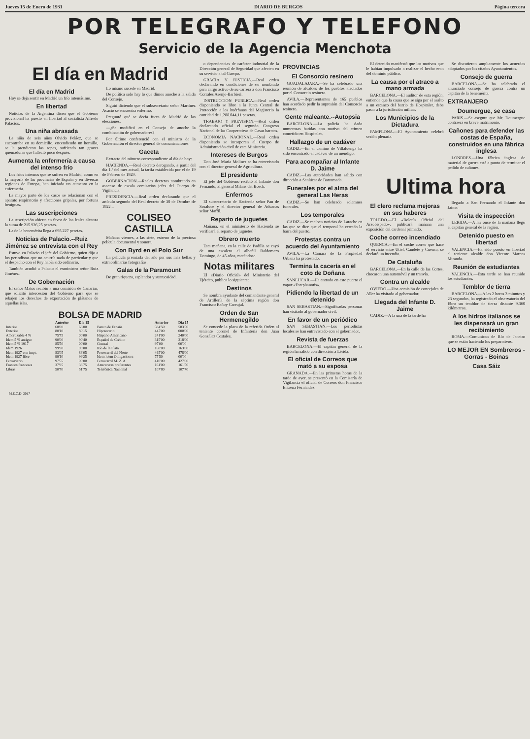Jueves 15 de Enero de 1931 DIARIO DE BURGOS Página tercera
POR TELEGRAFO Y TELEFONO
Servicio de la Agencia Menchota
El día en Madrid
El día en Madrid
Hoy se deja sentir en Madrid un frío intensísimo.
En libertad
Noticias de la Argentina dicen que el Gobierno provisional ha puesto en libertad al socialista Alfredo Palacios.
Una niña abrasada
La niña de seis años Olvido Peláez, que se encontraba en su domicilio, encendiendo un hornillo, se la prendieron las ropas, sufriendo tan graves quemaduras que falleció poco después.
Aumenta la enfermería a causa del intenso frío
Los fríos intensos que se sufren en Madrid, como en la mayoría de las provincias de España y en diversas regiones de Europa, han iniciado un aumento en la enfermería.
La mayor parte de los casos se relacionan con el aparato respiratorio y afecciones gripales, por fortuna benignas.
Las suscripciones
La suscripción abierta en favor de los leales alcanza la suma de 215.926,25 pesetas.
La de la benemérita llega a 698.227 pesetas.
Noticias de Palacio.--Ruiz Jiménez se entrevista con el Rey
Estuvo en Palacio el jefe del Gobierno, quien dijo a los periodistas que no ocurría nada de particular y que el despacho con el Rey había sido ordinario.
También acudió a Palacio el exministro señor Ruiz Jiménez.
De Gobernación
El señor Matos recibió a una comisión de Canarias, que solicitó intercesión del Gobierno para que se rebajen los derechos de exportación de plátanos de aquellas islas.
Lo mismo sucede en Madrid.
De política solo hay lo que dimos anoche a la salida del Consejo.
Siguió diciendo que el subsecretario señor Martínez Acacio se encuentra enfermo.
Preguntó qué se decía fuera de Madrid de las elecciones.
—¿Se modificó en el Consejo de anoche la combinación de gobernadores?
Por último conferenció con el ministro de la Gobernación el director general de comunicaciones.
Gaceta
Extracto del número correspondiente al día de hoy:
HACIENDA.—Real decreto derogando, a partir del día 1.º del mes actual, la tarifa establecida por el de 19 de Febrero de 1929.
GOBERNACION.—Reales decretos nombrando en ascenso de escala comisarios jefes del Cuerpo de Vigilancia.
PRESIDENCIA.—Real orden declarando que el artículo segundo del Real decreto de 30 de Octubre de 1922...
COLISEO CASTILLA
Mañana viernes, a las siete, estreno de la preciosa película documental y sonora,
Con Byrd en el Polo Sur
La película premiada del año por sus más bellas y extraordinarias fotografías.
Galas de la Paramount
De gran riqueza, esplendor y suntuosidad.
BOLSA DE MADRID
| | Anterior | Día 15 | | Anterior | Día 15 |
| --- | --- | --- | --- | --- | --- |
| Interior | 68'00 | 68'00 | Banco de España | 584'50 | 583'50 |
| Exterior | 80'10 | 80'15 | Hipotecario | 447'00 | 000'00 |
| Amortizable 4 % | 75'75 | 00'00 | Hispano Americano | 241'00 | 240'00 |
| Idem 5 % antiguo | 90'00 | 90'40 | Español de Crédito | 315'00 | 318'00 |
| Idem 5 % 1917 | 85'50 | 00'00 | Central | 97'00 | 00'00 |
| Idem 1926 | 99'90 | 00'00 | Río de la Plata | 160'00 | 163'00 |
| Idem 1927 con impt. | 83'05 | 83'05 | Ferrocarril del Norte | 465'00 | 478'00 |
| Idem 1927 libre | 99'10 | 99'25 | Idem idem Obligaciones | 75'50 | 00'00 |
| Ferroviario | 97'55 | 00'00 | Ferrocarril M. Z. A. | 410'00 | 427'00 |
| Francos franceses | 37'95 | 38'75 | Azucareras preferentes | 161'00 | 161'50 |
| Libras | 50'70 | 51'75 | Telefónica Nacional | 107'80 | 107'70 |
o dependencias de carácter industrial de la Dirección general de Seguridad que afecten en su servicio a tal Cuerpo.
GRACIA Y JUSTICIA.—Real orden declarando en condiciones de ser nombrado para cargo activo de su carrera a don Francisco Corrales Asenjo-Barbieri.
INSTRUCCION PUBLICA.—Real orden disponiendo se libre a la Junta Central de Protección a los huérfanos del Magisterio la cantidad de 1.288.044,11 pesetas.
TRABAJO Y PREVISION.—Real orden declarando oficial el segundo Congreso Nacional de las Cooperativas de Casas baratas.
ECONOMIA NACIONAL.—Real orden disponiendo se incorporen al Cuerpo de Administración civil de este Ministerio.
Intereses de Burgos
Don José María Moliner se ha entrevistado con el director general de Agricultura.
El presidente
El jefe del Gobierno recibió al Infante don Fernando, al general Milans del Bosch.
Enfermos
El subsecretario de Hacienda señor Pan de Soraluce y el director general de Aduanas señor Maffil.
Reparto de juguetes
Mañana, en el ministerio de Hacienda se verificará el reparto de juguetes.
Obrero muerto
Esta mañana, en la calle de Padilla se cayó de una escalera el albañil Baldomero Domingo, de 45 años, matándose.
Notas militares
El «Diario Oficial» del Ministerio del Ejército, publica lo siguiente:
Destinos
Se nombra ayudante del comandante general de Artillería de la séptima región don Francisco Rañoy Carvajal.
Orden de San Hermenegildo
Se concede la placa de la referida Orden al teniente coronel de Infantería don Juan González Costales.
PROVINCIAS
El Consorcio resinero
GUADALAJARA.—Se ha celebrado una reunión de alcaldes de los pueblos afectados por el Consorcio resinero.
AVILA.—Representantes de 165 pueblos han acordado pedir la supresión del Consorcio resinero.
Gente maleante.--Autopsia
BARCELONA.—La policía ha dado numerosas batidas con motivo del crimen cometido en Hospitalet.
Hallazgo de un cadáver
CADIZ.—En el camino de Villaluenga ha sido encontrado el cadáver de un mendigo.
Para acompañar al Infante D. Jaime
CADIZ.—Las autoridades han salido con dirección a Sanlúcar de Barrameda.
Funerales por el alma del general Las Heras
CADIZ.—Se han celebrado solemnes funerales.
Los temporales
CADIZ.—Se reciben noticias de Larache en las que se dice que el temporal ha cerrado la barra del puerto.
Protestas contra un acuerdo del Ayuntamiento
AVILA.—La Cámara de la Propiedad Urbana ha protestado.
Termina la cacería en el coto de Doñana
SANLUCAR.—Ha entrado en este puerto el vapor «Estephanotis».
Pidiendo la libertad de un detenido
SAN SEBASTIAN.—Significadas personas han visitado al gobernador civil.
En favor de un periódico
SAN SEBASTIAN.—Los periodistas locales se han entrevistado con el gobernador.
Revista de fuerzas
BARCELONA.—El capitán general de la región ha salido con dirección a Lérida.
El oficial de Correos que mató a su esposa
GRANADA.—En las primeras horas de la tarde de ayer, se presentó en la Comisaría de Vigilancia el oficial de Correos don Francisco Entrena Fernández.
El detenido manifestó que los motivos que le habían impulsado a realizar el hecho eran del dominio público.
La causa por el atraco a mano armada
BARCELONA.—El auditor de esta región, entiende que la causa que se siga por el asalto a un estanco del barrio de Hospitalet, debe pasar a la jurisdicción militar.
Los Municipios de la Dictadura
PAMPLONA.—El Ayuntamiento celebró sesión plenaria.
Se discutieron ampliamente los acuerdos adoptados por los citados Ayuntamientos.
Consejo de guerra
BARCELONA.—Se ha celebrado el anunciado consejo de guerra contra un capitán de la benemérita.
EXTRANJERO
Doumergue, se casa
PARIS.—Se asegura que Mr. Doumergue contraerá en breve matrimonio.
Cañones para defender las costas de España, construidos en una fábrica inglesa
LONDRES.—Una fábrica inglesa de material de guerra está a punto de terminar el pedido de cañones.
Ultima hora
El clero reclama mejoras en sus haberes
TOLEDO.—El «Boletín Oficial del Arzobispado», publicará mañana una exposición del cardenal primado.
Coche correo incendiado
QUENCA.—En el coche correo que hace el servicio entre Utiel, Caudete y Cuenca, se declaró un incendio.
De Cataluña
BARCELONA.—En la calle de las Cortes, chocaron una automóvil y un tranvía.
Contra un alcalde
OVIEDO.—Una comisión de concejales de Aller ha visitado al gobernador.
Llegada del Infante D. Jaime
CADIZ.—A la una de la tarde ha
llegado a San Fernando el Infante don Jaime.
Visita de inspección
LERIDA.—A las once de la mañana llegó el capitán general de la región.
Detenido puesto en libertad
VALENCIA.—Ha sido puesto en libertad el teniente alcalde don Vicente Marcos Miranda.
Reunión de estudiantes
VALENCIA.—Esta tarde se han reunido los estudiantes.
Temblor de tierra
BARCELONA.—A las 2 horas 3 minutos y 23 segundos, ha registrado el observatorio del Ebro un temblor de tierra distante 9.360 kilómetros.
A los hidros italianos se les dispensará un gran recibimiento
ROMA.—Comunican de Río de Janeiro que se están haciendo los preparativos.
LO MEJOR EN Sombreros - Gorras - Boinas
Casa Sáiz
M.E.C.D. 2017